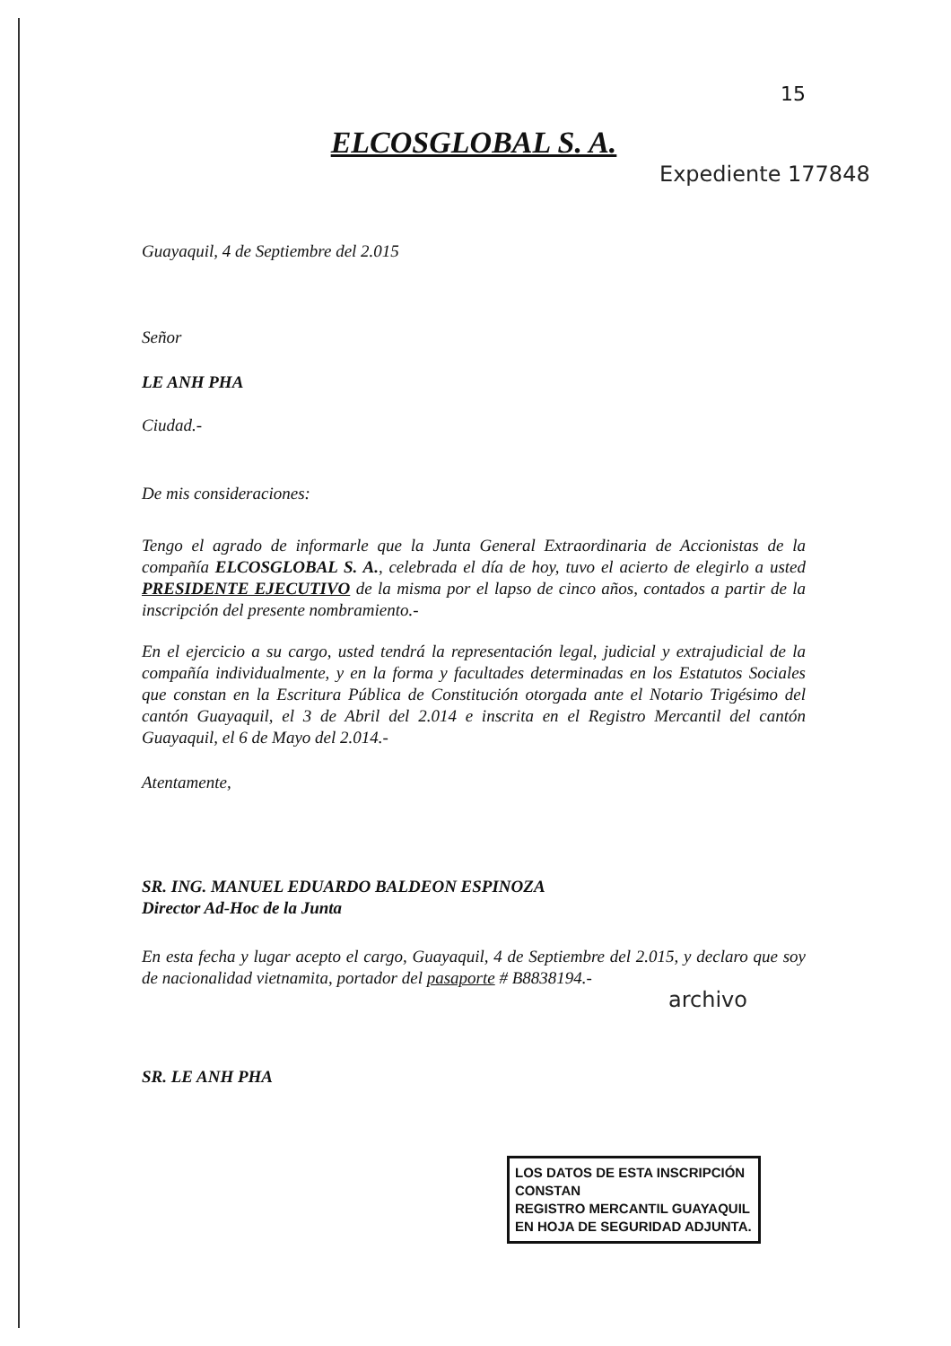15
Expediente 177848
ELCOSGLOBAL S. A.
Guayaquil, 4 de Septiembre del 2.015
Señor
LE ANH PHA
Ciudad.-
De mis consideraciones:
Tengo el agrado de informarle que la Junta General Extraordinaria de Accionistas de la compañía ELCOSGLOBAL S. A., celebrada el día de hoy, tuvo el acierto de elegirlo a usted PRESIDENTE EJECUTIVO de la misma por el lapso de cinco años, contados a partir de la inscripción del presente nombramiento.-
En el ejercicio a su cargo, usted tendrá la representación legal, judicial y extrajudicial de la compañía individualmente, y en la forma y facultades determinadas en los Estatutos Sociales que constan en la Escritura Pública de Constitución otorgada ante el Notario Trigésimo del cantón Guayaquil, el 3 de Abril del 2.014 e inscrita en el Registro Mercantil del cantón Guayaquil, el 6 de Mayo del 2.014.-
Atentamente,
SR. ING. MANUEL EDUARDO BALDEON ESPINOZA
Director Ad-Hoc de la Junta
En esta fecha y lugar acepto el cargo, Guayaquil, 4 de Septiembre del 2.015, y declaro que soy de nacionalidad vietnamita, portador del pasaporte # B8838194.-
SR. LE ANH PHA
archivo
LOS DATOS DE ESTA INSCRIPCIÓN CONSTAN
REGISTRO MERCANTIL GUAYAQUIL EN HOJA DE SEGURIDAD ADJUNTA.